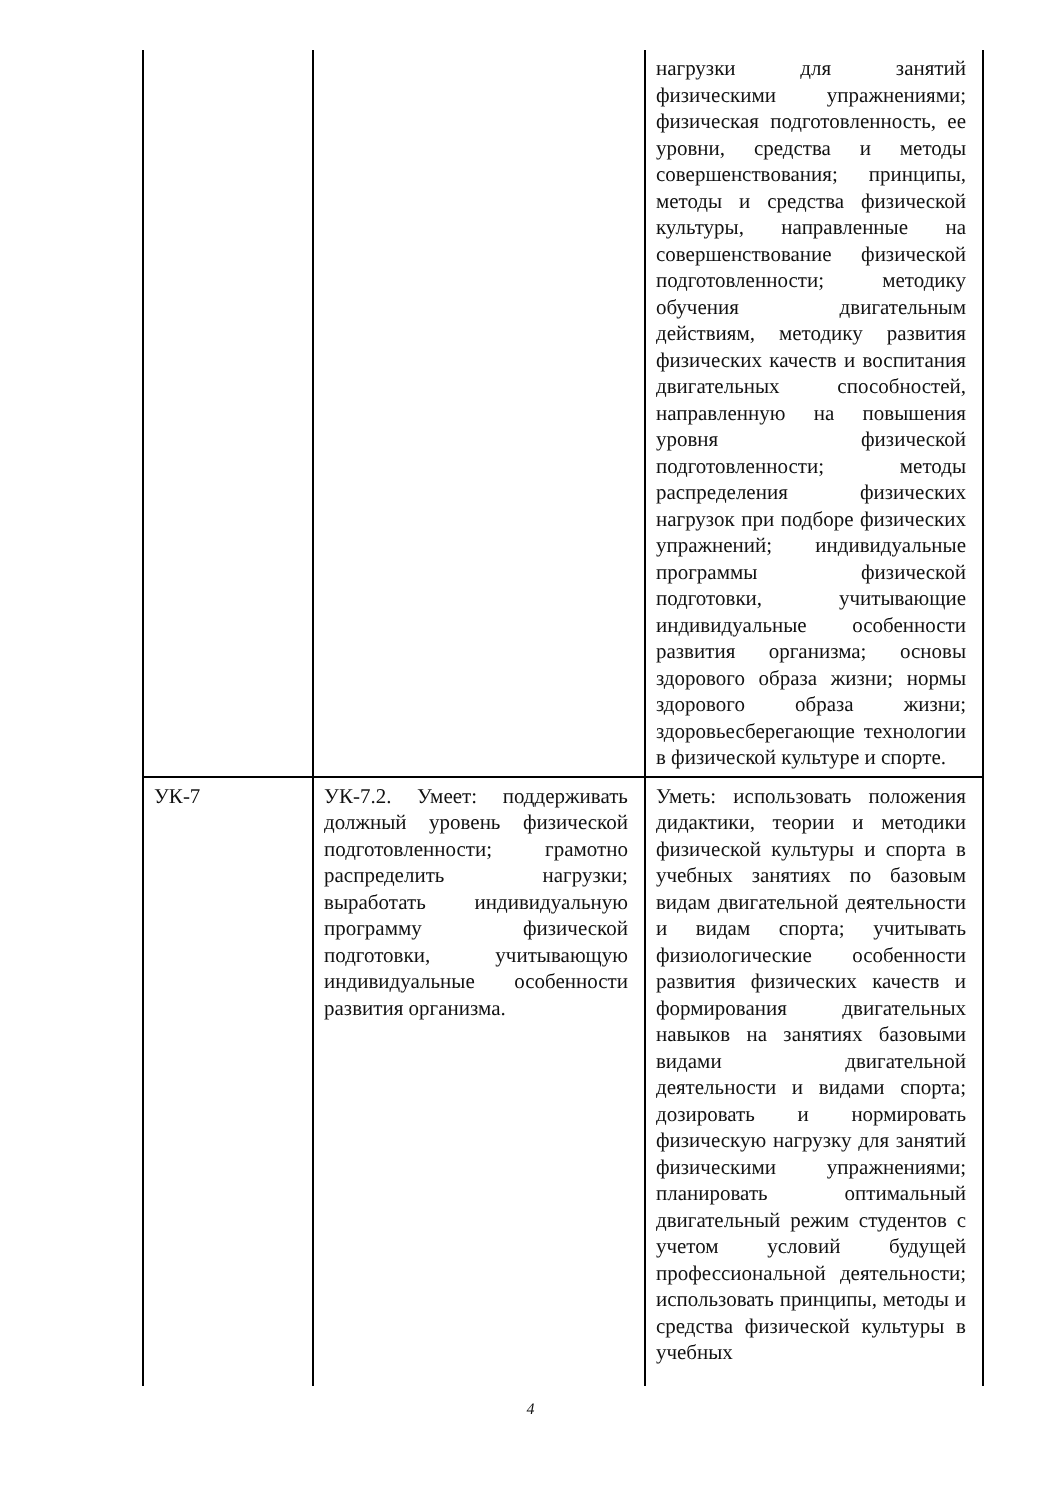| | | нагрузки для занятий физическими упражнениями; физическая подготовленность, ее уровни, средства и методы совершенствования; принципы, методы и средства физической культуры, направленные на совершенствование физической подготовленности; методику обучения двигательным действиям, методику развития физических качеств и воспитания двигательных способностей, направленную на повышения уровня физической подготовленности; методы распределения физических нагрузок при подборе физических упражнений; индивидуальные программы физической подготовки, учитывающие индивидуальные особенности развития организма; основы здорового образа жизни; нормы здорового образа жизни; здоровьесберегающие технологии в физической культуре и спорте. |
| УК-7 | УК-7.2. Умеет: поддерживать должный уровень физической подготовленности; грамотно распределить нагрузки; выработать индивидуальную программу физической подготовки, учитывающую индивидуальные особенности развития организма. | Уметь: использовать положения дидактики, теории и методики физической культуры и спорта в учебных занятиях по базовым видам двигательной деятельности и видам спорта; учитывать физиологические особенности развития физических качеств и формирования двигательных навыков на занятиях базовыми видами двигательной деятельности и видами спорта; дозировать и нормировать физическую нагрузку для занятий физическими упражнениями; планировать оптимальный двигательный режим студентов с учетом условий будущей профессиональной деятельности; использовать принципы, методы и средства физической культуры в учебных |
4